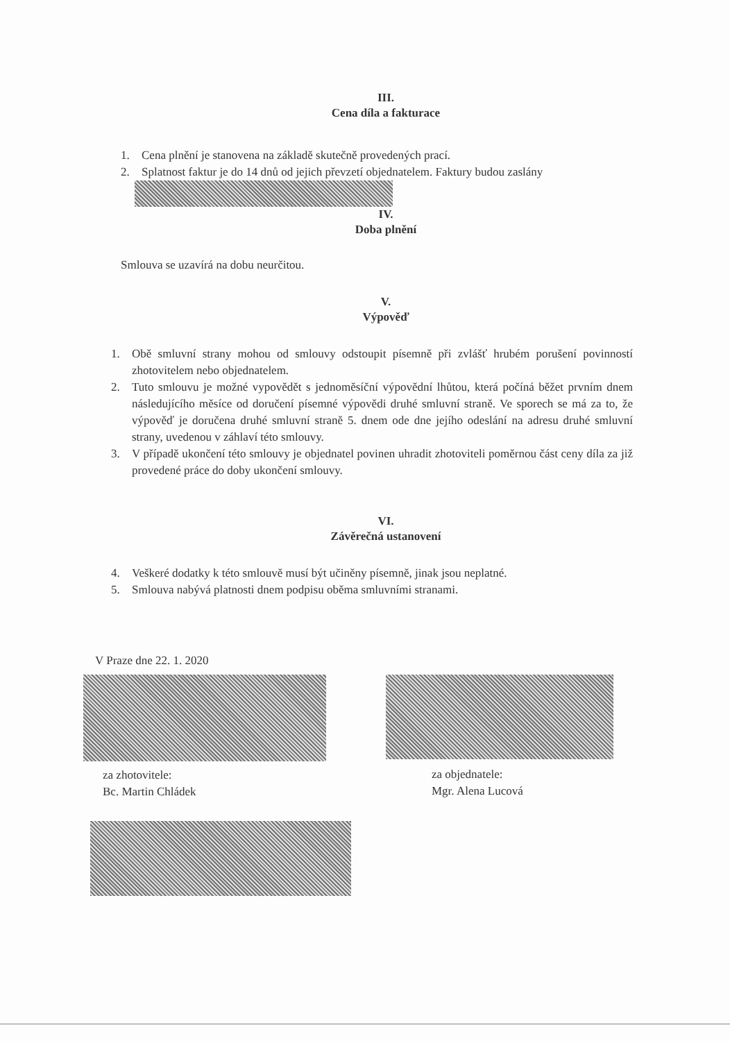III.
Cena díla a fakturace
1. Cena plnění je stanovena na základě skutečně provedených prací.
2. Splatnost faktur je do 14 dnů od jejich převzetí objednatelem. Faktury budou zaslány
IV.
Doba plnění
Smlouva se uzavírá na dobu neurčitou.
V.
Výpověď
1. Obě smluvní strany mohou od smlouvy odstoupit písemně při zvlášť hrubém porušení povinností zhotovitelem nebo objednatelem.
2. Tuto smlouvu je možné vypovědět s jednoměsíční výpovědní lhůtou, která počíná běžet prvním dnem následujícího měsíce od doručení písemné výpovědi druhé smluvní straně. Ve sporech se má za to, že výpověď je doručena druhé smluvní straně 5. dnem ode dne jejího odeslání na adresu druhé smluvní strany, uvedenou v záhlaví této smlouvy.
3. V případě ukončení této smlouvy je objednatel povinen uhradit zhotoviteli poměrnou část ceny díla za již provedené práce do doby ukončení smlouvy.
VI.
Závěrečná ustanovení
4. Veškeré dodatky k této smlouvě musí být učiněny písemně, jinak jsou neplatné.
5. Smlouva nabývá platnosti dnem podpisu oběma smluvními stranami.
V Praze dne 22. 1. 2020
za zhotovitele:
Bc. Martin Chládek
za objednatele:
Mgr. Alena Lucová